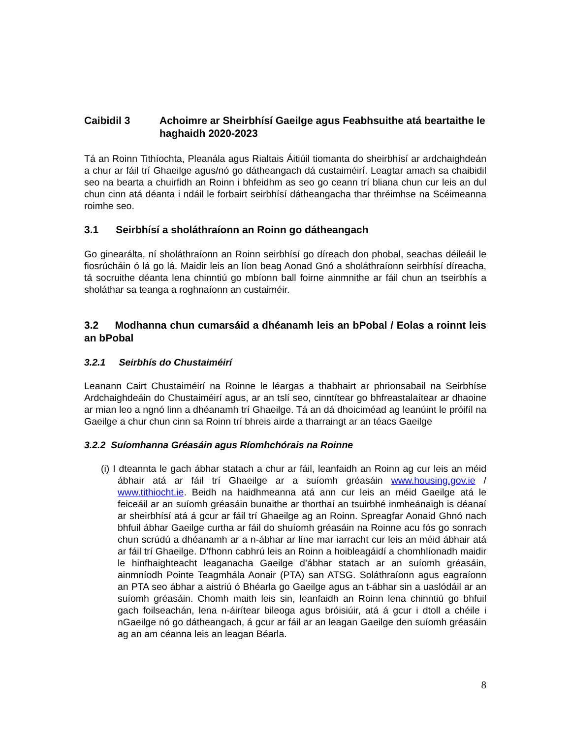Caibidil 3 Achoimre ar Sheirbhísí Gaeilge agus Feabhsuithe atá beartaithe le haghaidh 2020-2023
Tá an Roinn Tithíochta, Pleanála agus Rialtais Áitiúil tiomanta do sheirbhísí ar ardchaighdeán a chur ar fáil trí Ghaeilge agus/nó go dátheangach dá custaiméirí. Leagtar amach sa chaibidil seo na bearta a chuirfidh an Roinn i bhfeidhm as seo go ceann trí bliana chun cur leis an dul chun cinn atá déanta i ndáil le forbairt seirbhísí dátheangacha thar thréimhse na Scéimeanna roimhe seo.
3.1 Seirbhísí a sholáthraíonn an Roinn go dátheangach
Go ginearálta, ní sholáthraíonn an Roinn seirbhísí go díreach don phobal, seachas déileáil le fiosrúcháin ó lá go lá. Maidir leis an líon beag Aonad Gnó a sholáthraíonn seirbhísí díreacha, tá socruithe déanta lena chinntiú go mbíonn ball foirne ainmnithe ar fáil chun an tseirbhís a sholáthar sa teanga a roghnaíonn an custaiméir.
3.2 Modhanna chun cumarsáid a dhéanamh leis an bPobal / Eolas a roinnt leis an bPobal
3.2.1 Seirbhís do Chustaiméirí
Leanann Cairt Chustaiméirí na Roinne le léargas a thabhairt ar phrionsabail na Seirbhíse Ardchaighdeáin do Chustaiméirí agus, ar an tslí seo, cinntítear go bhfreastalaítear ar dhaoine ar mian leo a ngnó linn a dhéanamh trí Ghaeilge. Tá an dá dhoiciméad ag leanúint le próifíl na Gaeilge a chur chun cinn sa Roinn trí bhreis airde a tharraingt ar an téacs Gaeilge
3.2.2 Suíomhanna Gréasáin agus Ríomhchórais na Roinne
(i) I dteannta le gach ábhar statach a chur ar fáil, leanfaidh an Roinn ag cur leis an méid ábhair atá ar fáil trí Ghaeilge ar a suíomh gréasáin www.housing.gov.ie / www.tithiocht.ie. Beidh na haidhmeanna atá ann cur leis an méid Gaeilge atá le feiceáil ar an suíomh gréasáin bunaithe ar thorthaí an tsuirbhé inmheánaigh is déanaí ar sheirbhísí atá á gcur ar fáil trí Ghaeilge ag an Roinn. Spreagfar Aonaid Ghnó nach bhfuil ábhar Gaeilge curtha ar fáil do shuíomh gréasáin na Roinne acu fós go sonrach chun scrúdú a dhéanamh ar a n-ábhar ar líne mar iarracht cur leis an méid ábhair atá ar fáil trí Ghaeilge. D’fhonn cabhrú leis an Roinn a hoibleagáidí a chomhlíonadh maidir le hinfhaighteacht leaganacha Gaeilge d’ábhar statach ar an suíomh gréasáin, ainmníodh Pointe Teagmhála Aonair (PTA) san ATSG. Soláthraíonn agus eagraíonn an PTA seo ábhar a aistriú ó Bhéarla go Gaeilge agus an t-ábhar sin a uaslódáil ar an suíomh gréasáin. Chomh maith leis sin, leanfaidh an Roinn lena chinntiú go bhfuil gach foilseachán, lena n-áirítear bileoga agus bróisiúir, atá á gcur i dtoll a chéile i nGaeilge nó go dátheangach, á gcur ar fáil ar an leagan Gaeilge den suíomh gréasáin ag an am céanna leis an leagan Béarla.
8